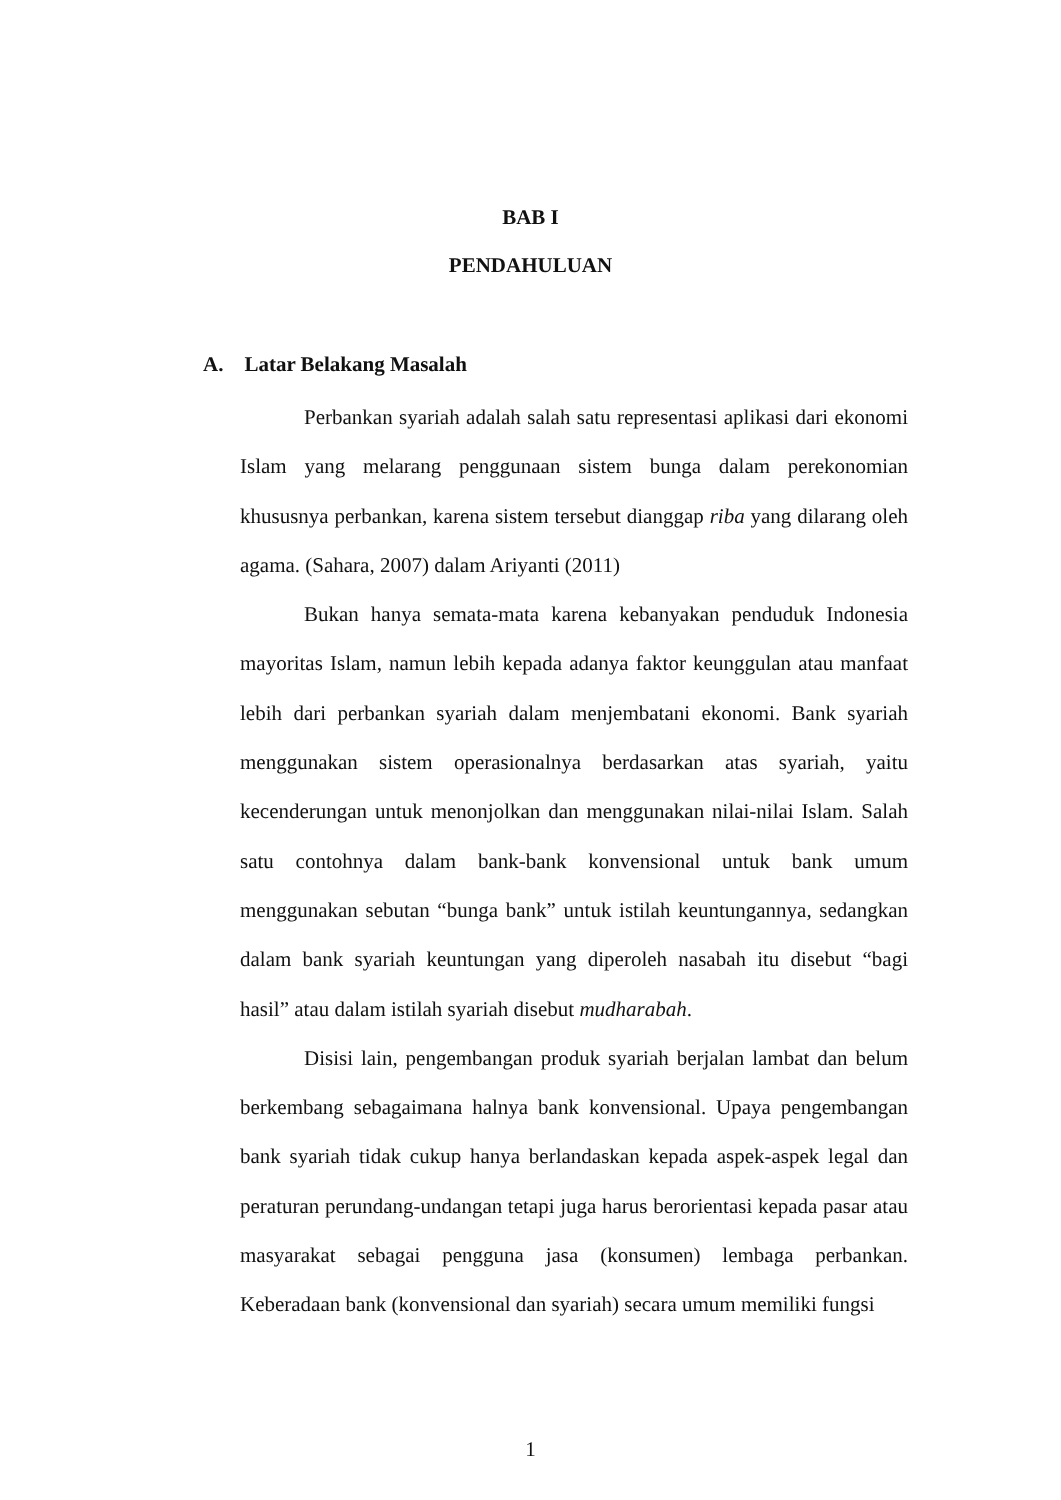BAB I
PENDAHULUAN
A. Latar Belakang Masalah
Perbankan syariah adalah salah satu representasi aplikasi dari ekonomi Islam yang melarang penggunaan sistem bunga dalam perekonomian khususnya perbankan, karena sistem tersebut dianggap riba yang dilarang oleh agama. (Sahara, 2007) dalam Ariyanti (2011)
Bukan hanya semata-mata karena kebanyakan penduduk Indonesia mayoritas Islam, namun lebih kepada adanya faktor keunggulan atau manfaat lebih dari perbankan syariah dalam menjembatani ekonomi. Bank syariah menggunakan sistem operasionalnya berdasarkan atas syariah, yaitu kecenderungan untuk menonjolkan dan menggunakan nilai-nilai Islam. Salah satu contohnya dalam bank-bank konvensional untuk bank umum menggunakan sebutan “bunga bank” untuk istilah keuntungannya, sedangkan dalam bank syariah keuntungan yang diperoleh nasabah itu disebut “bagi hasil” atau dalam istilah syariah disebut mudharabah.
Disisi lain, pengembangan produk syariah berjalan lambat dan belum berkembang sebagaimana halnya bank konvensional. Upaya pengembangan bank syariah tidak cukup hanya berlandaskan kepada aspek-aspek legal dan peraturan perundang-undangan tetapi juga harus berorientasi kepada pasar atau masyarakat sebagai pengguna jasa (konsumen) lembaga perbankan. Keberadaan bank (konvensional dan syariah) secara umum memiliki fungsi
1